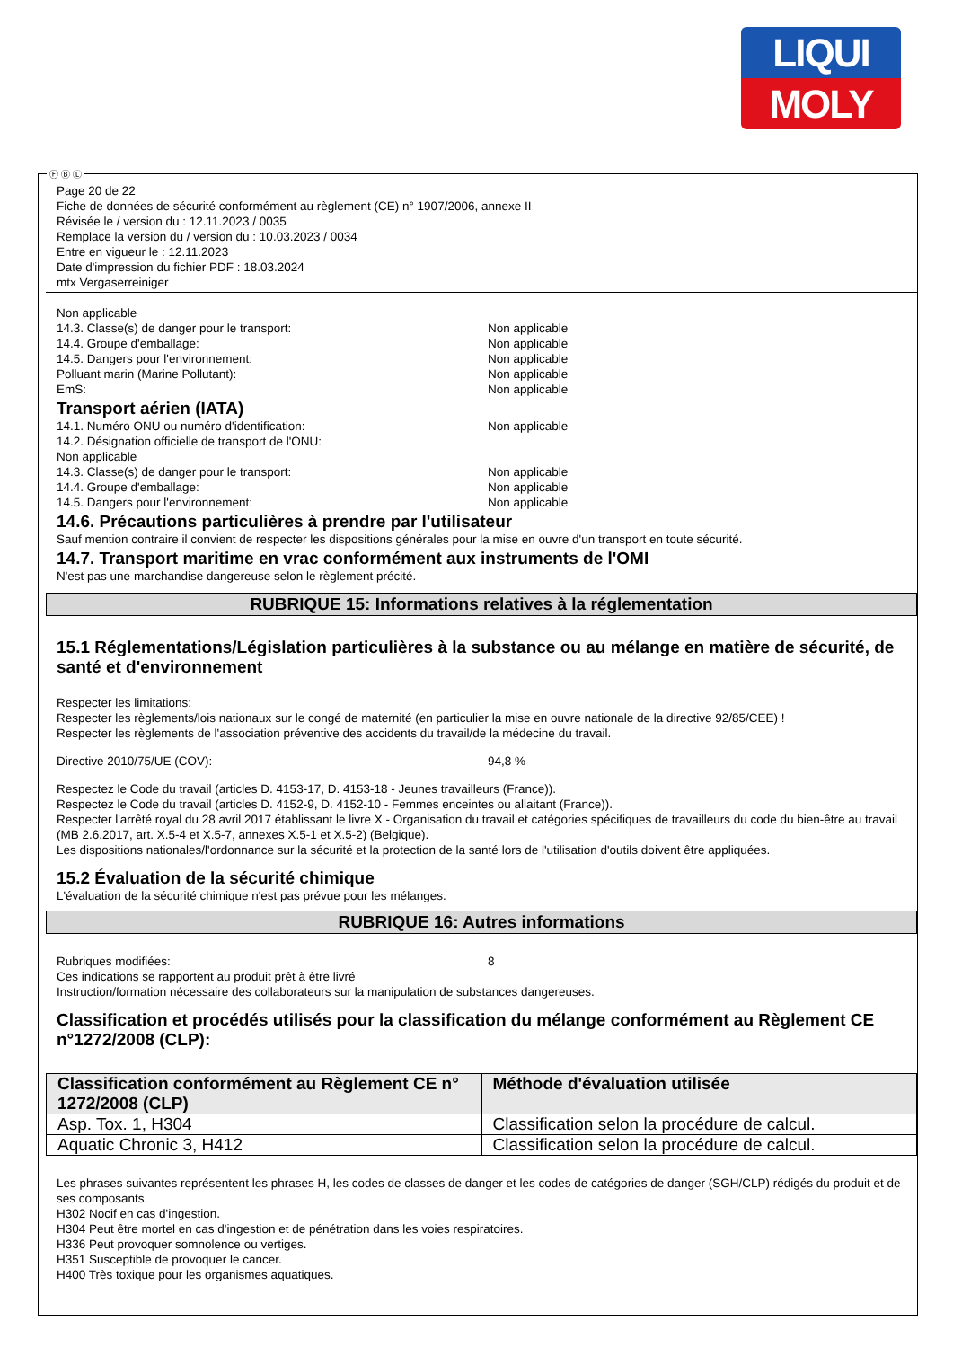LIQUI
MOLY
Page 20 de 22
Fiche de données de sécurité conformément au règlement (CE) n° 1907/2006, annexe II
Révisée le / version du : 12.11.2023 / 0035
Remplace la version du / version du : 10.03.2023 / 0034
Entre en vigueur le : 12.11.2023
Date d'impression du fichier PDF : 18.03.2024
mtx Vergaserreiniger
Non applicable
14.3. Classe(s) de danger pour le transport: Non applicable
14.4. Groupe d'emballage: Non applicable
14.5. Dangers pour l'environnement: Non applicable
Polluant marin (Marine Pollutant): Non applicable
EmS: Non applicable
Transport aérien (IATA)
14.1. Numéro ONU ou numéro d'identification: Non applicable
14.2. Désignation officielle de transport de l'ONU:
Non applicable
14.3. Classe(s) de danger pour le transport: Non applicable
14.4. Groupe d'emballage: Non applicable
14.5. Dangers pour l'environnement: Non applicable
14.6. Précautions particulières à prendre par l'utilisateur
Sauf mention contraire il convient de respecter les dispositions générales pour la mise en ouvre d'un transport en toute sécurité.
14.7. Transport maritime en vrac conformément aux instruments de l'OMI
N'est pas une marchandise dangereuse selon le règlement précité.
RUBRIQUE 15: Informations relatives à la réglementation
15.1 Réglementations/Législation particulières à la substance ou au mélange en matière de sécurité, de santé et d'environnement
Respecter les limitations:
Respecter les règlements/lois nationaux sur le congé de maternité (en particulier la mise en ouvre nationale de la directive 92/85/CEE) !
Respecter les règlements de l'association préventive des accidents du travail/de la médecine du travail.
Directive 2010/75/UE (COV): 94,8 %
Respectez le Code du travail (articles D. 4153-17, D. 4153-18 - Jeunes travailleurs (France)).
Respectez le Code du travail (articles D. 4152-9, D. 4152-10 - Femmes enceintes ou allaitant (France)).
Respecter l'arrêté royal du 28 avril 2017 établissant le livre X - Organisation du travail et catégories spécifiques de travailleurs du code du bien-être au travail (MB 2.6.2017, art. X.5-4 et X.5-7, annexes X.5-1 et X.5-2) (Belgique).
Les dispositions nationales/l'ordonnance sur la sécurité et la protection de la santé lors de l'utilisation d'outils doivent être appliquées.
15.2 Évaluation de la sécurité chimique
L'évaluation de la sécurité chimique n'est pas prévue pour les mélanges.
RUBRIQUE 16: Autres informations
Rubriques modifiées: 8
Ces indications se rapportent au produit prêt à être livré
Instruction/formation nécessaire des collaborateurs sur la manipulation de substances dangereuses.
Classification et procédés utilisés pour la classification du mélange conformément au Règlement CE n°1272/2008 (CLP):
| Classification conformément au Règlement CE n° 1272/2008 (CLP) | Méthode d'évaluation utilisée |
| --- | --- |
| Asp. Tox. 1, H304 | Classification selon la procédure de calcul. |
| Aquatic Chronic 3, H412 | Classification selon la procédure de calcul. |
Les phrases suivantes représentent les phrases H, les codes de classes de danger et les codes de catégories de danger (SGH/CLP) rédigés du produit et de ses composants.
H302 Nocif en cas d'ingestion.
H304 Peut être mortel en cas d'ingestion et de pénétration dans les voies respiratoires.
H336 Peut provoquer somnolence ou vertiges.
H351 Susceptible de provoquer le cancer.
H400 Très toxique pour les organismes aquatiques.
Ⓕ Ⓑ Ⓛ